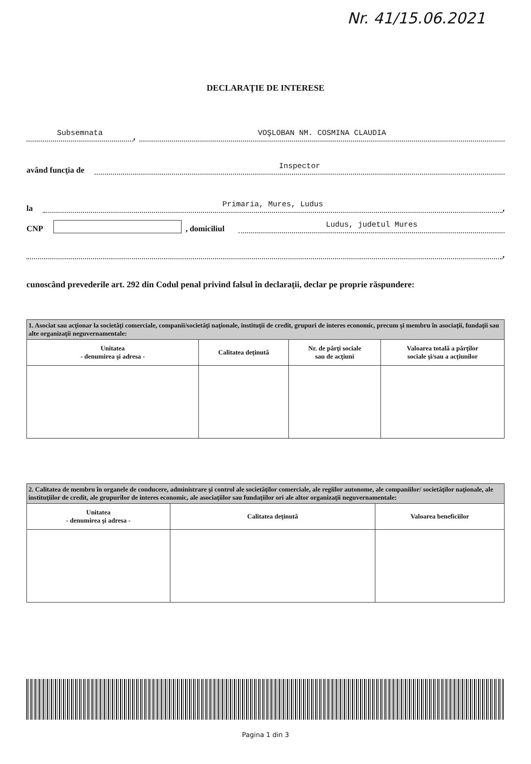Nr. 41/15.06.2021
DECLARAŢIE DE INTERESE
Subsemnata
,
VOŞLOBAN NM. COSMINA CLAUDIA
având funcţia de
Inspector
la
Primaria, Mures, Ludus
,
CNP , domiciliul
Ludus, judetul Mures
,
cunoscând prevederile art. 292 din Codul penal privind falsul în declaraţii, declar pe proprie răspundere:
| 1. Asociat sau acţionar la societăţi comerciale, companii/societăţi naţionale, instituţii de credit, grupuri de interes economic, precum şi membru în asociaţii, fundaţii sau alte organizaţii neguvernamentale: | | | |
| Unitatea - denumirea şi adresa - | Calitatea deţinută | Nr. de părţi sociale sau de acţiuni | Valoarea totală a părţilor sociale şi/sau a acţiunilor |
| 2. Calitatea de membru în organele de conducere, administrare şi control ale societăţilor comerciale, ale regiilor autonome, ale companiilor/ societăţilor naţionale, ale instituţiilor de credit, ale grupurilor de interes economic, ale asociaţiilor sau fundaţiilor ori ale altor organizaţii neguvernamentale: | | |
| Unitatea - denumirea şi adresa - | Calitatea deţinută | Valoarea beneficiilor |
Pagina 1 din 3